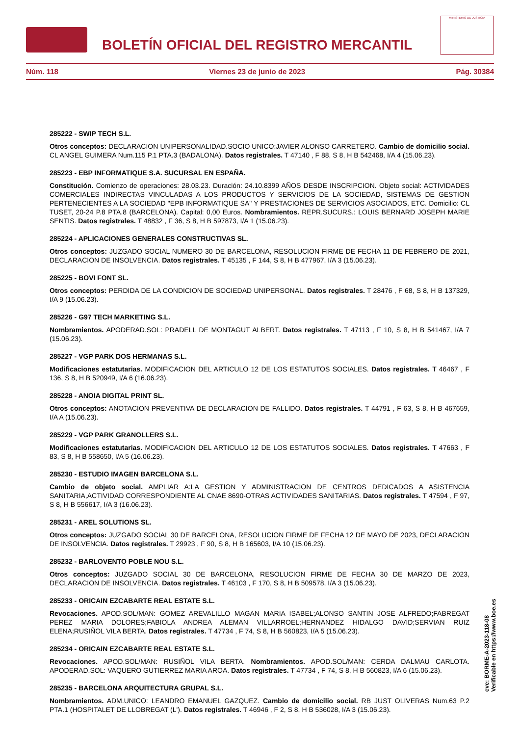BOLETÍN OFICIAL DEL REGISTRO MERCANTIL
MINISTERIO DE JUSTICIA
Núm. 118 Viernes 23 de junio de 2023 Pág. 30384
285222 - SWIP TECH S.L.
Otros conceptos: DECLARACION UNIPERSONALIDAD.SOCIO UNICO:JAVIER ALONSO CARRETERO. Cambio de domicilio social. CL ANGEL GUIMERA Num.115 P.1 PTA.3 (BADALONA). Datos registrales. T 47140 , F 88, S 8, H B 542468, I/A 4 (15.06.23).
285223 - EBP INFORMATIQUE S.A. SUCURSAL EN ESPAÑA.
Constitución. Comienzo de operaciones: 28.03.23. Duración: 24.10.8399 AÑOS DESDE INSCRIPCION. Objeto social: ACTIVIDADES COMERCIALES INDIRECTAS VINCULADAS A LOS PRODUCTOS Y SERVICIOS DE LA SOCIEDAD, SISTEMAS DE GESTION PERTENECIENTES A LA SOCIEDAD "EPB INFORMATIQUE SA" Y PRESTACIONES DE SERVICIOS ASOCIADOS, ETC. Domicilio: CL TUSET, 20-24 P.8 PTA.8 (BARCELONA). Capital: 0,00 Euros. Nombramientos. REPR.SUCURS.: LOUIS BERNARD JOSEPH MARIE SENTIS. Datos registrales. T 48832 , F 36, S 8, H B 597873, I/A 1 (15.06.23).
285224 - APLICACIONES GENERALES CONSTRUCTIVAS SL.
Otros conceptos: JUZGADO SOCIAL NUMERO 30 DE BARCELONA, RESOLUCION FIRME DE FECHA 11 DE FEBRERO DE 2021, DECLARACION DE INSOLVENCIA. Datos registrales. T 45135 , F 144, S 8, H B 477967, I/A 3 (15.06.23).
285225 - BOVI FONT SL.
Otros conceptos: PERDIDA DE LA CONDICION DE SOCIEDAD UNIPERSONAL. Datos registrales. T 28476 , F 68, S 8, H B 137329, I/A 9 (15.06.23).
285226 - G97 TECH MARKETING S.L.
Nombramientos. APODERAD.SOL: PRADELL DE MONTAGUT ALBERT. Datos registrales. T 47113 , F 10, S 8, H B 541467, I/A 7 (15.06.23).
285227 - VGP PARK DOS HERMANAS S.L.
Modificaciones estatutarias. MODIFICACION DEL ARTICULO 12 DE LOS ESTATUTOS SOCIALES. Datos registrales. T 46467 , F 136, S 8, H B 520949, I/A 6 (16.06.23).
285228 - ANOIA DIGITAL PRINT SL.
Otros conceptos: ANOTACION PREVENTIVA DE DECLARACION DE FALLIDO. Datos registrales. T 44791 , F 63, S 8, H B 467659, I/A A (15.06.23).
285229 - VGP PARK GRANOLLERS S.L.
Modificaciones estatutarias. MODIFICACION DEL ARTICULO 12 DE LOS ESTATUTOS SOCIALES. Datos registrales. T 47663 , F 83, S 8, H B 558650, I/A 5 (16.06.23).
285230 - ESTUDIO IMAGEN BARCELONA S.L.
Cambio de objeto social. AMPLIAR A:LA GESTION Y ADMINISTRACION DE CENTROS DEDICADOS A ASISTENCIA SANITARIA,ACTIVIDAD CORRESPONDIENTE AL CNAE 8690-OTRAS ACTIVIDADES SANITARIAS. Datos registrales. T 47594 , F 97, S 8, H B 556617, I/A 3 (16.06.23).
285231 - AREL SOLUTIONS SL.
Otros conceptos: JUZGADO SOCIAL 30 DE BARCELONA, RESOLUCION FIRME DE FECHA 12 DE MAYO DE 2023, DECLARACION DE INSOLVENCIA. Datos registrales. T 29923 , F 90, S 8, H B 165603, I/A 10 (15.06.23).
285232 - BARLOVENTO POBLE NOU S.L.
Otros conceptos: JUZGADO SOCIAL 30 DE BARCELONA, RESOLUCION FIRME DE FECHA 30 DE MARZO DE 2023, DECLARACION DE INSOLVENCIA. Datos registrales. T 46103 , F 170, S 8, H B 509578, I/A 3 (15.06.23).
285233 - ORICAIN EZCABARTE REAL ESTATE S.L.
Revocaciones. APOD.SOL/MAN: GOMEZ AREVALILLO MAGAN MARIA ISABEL;ALONSO SANTIN JOSE ALFREDO;FABREGAT PEREZ MARIA DOLORES;FABIOLA ANDREA ALEMAN VILLARROEL;HERNANDEZ HIDALGO DAVID;SERVIAN RUIZ ELENA;RUSIÑOL VILA BERTA. Datos registrales. T 47734 , F 74, S 8, H B 560823, I/A 5 (15.06.23).
285234 - ORICAIN EZCABARTE REAL ESTATE S.L.
Revocaciones. APOD.SOL/MAN: RUSIÑOL VILA BERTA. Nombramientos. APOD.SOL/MAN: CERDA DALMAU CARLOTA. APODERAD.SOL: VAQUERO GUTIERREZ MARIA AROA. Datos registrales. T 47734 , F 74, S 8, H B 560823, I/A 6 (15.06.23).
285235 - BARCELONA ARQUITECTURA GRUPAL S.L.
Nombramientos. ADM.UNICO: LEANDRO EMANUEL GAZQUEZ. Cambio de domicilio social. RB JUST OLIVERAS Num.63 P.2 PTA.1 (HOSPITALET DE LLOBREGAT (L'). Datos registrales. T 46946 , F 2, S 8, H B 536028, I/A 3 (15.06.23).
cve: BORME-A-2023-118-08
Verificable en https://www.boe.es